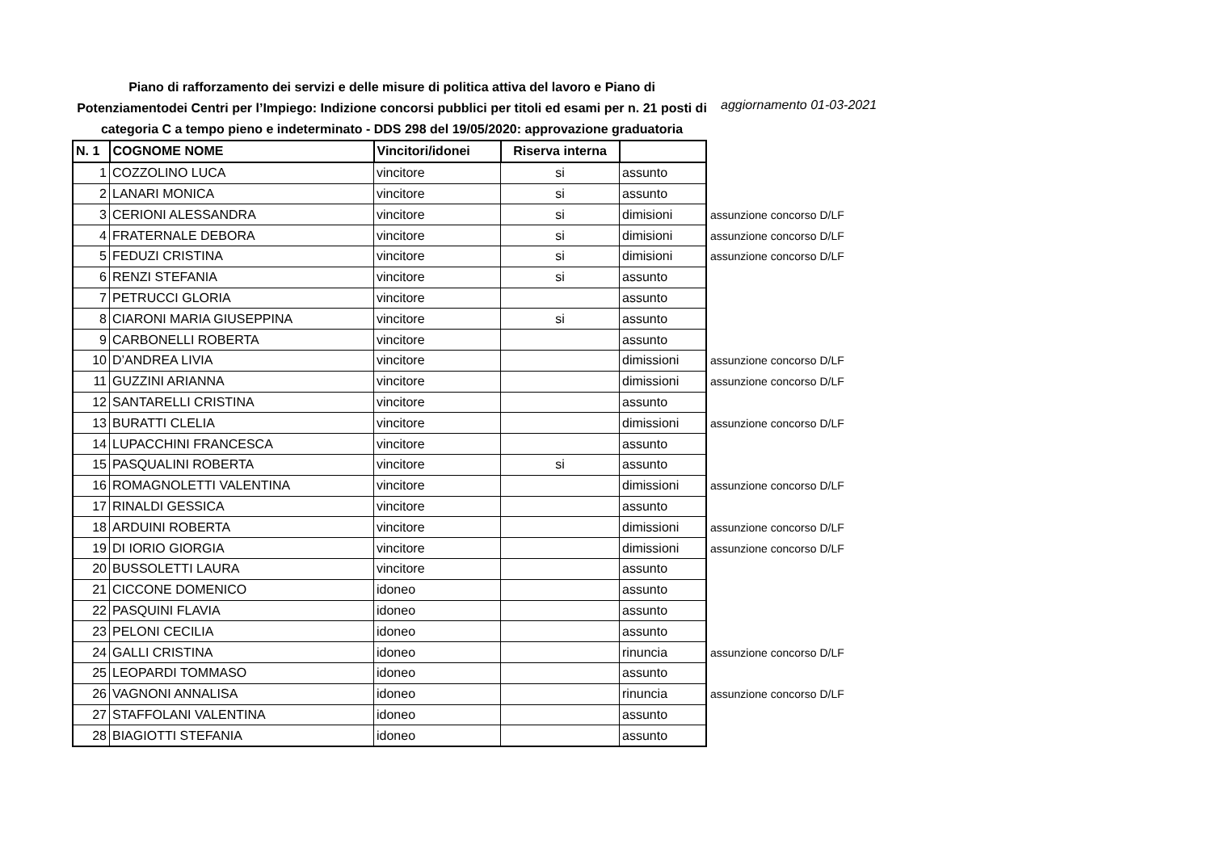Piano di rafforzamento dei servizi e delle misure di politica attiva del lavoro e Piano di Potenziamentodei Centri per l’Impiego: Indizione concorsi pubblici per titoli ed esami per n. 21 posti di categoria C a tempo pieno e indeterminato - DDS 298 del 19/05/2020: approvazione graduatoria
aggiornamento 01-03-2021
| N. 1 | COGNOME NOME | Vincitori/idonei | Riserva interna | | |
| 1 | COZZOLINO LUCA | vincitore | si | assunto | |
| 2 | LANARI MONICA | vincitore | si | assunto | |
| 3 | CERIONI ALESSANDRA | vincitore | si | dimisioni | assunzione concorso D/LF |
| 4 | FRATERNALE DEBORA | vincitore | si | dimisioni | assunzione concorso D/LF |
| 5 | FEDUZI CRISTINA | vincitore | si | dimisioni | assunzione concorso D/LF |
| 6 | RENZI STEFANIA | vincitore | si | assunto | |
| 7 | PETRUCCI GLORIA | vincitore | | assunto | |
| 8 | CIARONI MARIA GIUSEPPINA | vincitore | si | assunto | |
| 9 | CARBONELLI ROBERTA | vincitore | | assunto | |
| 10 | D’ANDREA LIVIA | vincitore | | dimissioni | assunzione concorso D/LF |
| 11 | GUZZINI ARIANNA | vincitore | | dimissioni | assunzione concorso D/LF |
| 12 | SANTARELLI CRISTINA | vincitore | | assunto | |
| 13 | BURATTI CLELIA | vincitore | | dimissioni | assunzione concorso D/LF |
| 14 | LUPACCHINI FRANCESCA | vincitore | | assunto | |
| 15 | PASQUALINI ROBERTA | vincitore | si | assunto | |
| 16 | ROMAGNOLETTI VALENTINA | vincitore | | dimissioni | assunzione concorso D/LF |
| 17 | RINALDI GESSICA | vincitore | | assunto | |
| 18 | ARDUINI ROBERTA | vincitore | | dimissioni | assunzione concorso D/LF |
| 19 | DI IORIO GIORGIA | vincitore | | dimissioni | assunzione concorso D/LF |
| 20 | BUSSOLETTI LAURA | vincitore | | assunto | |
| 21 | CICCONE DOMENICO | idoneo | | assunto | |
| 22 | PASQUINI FLAVIA | idoneo | | assunto | |
| 23 | PELONI CECILIA | idoneo | | assunto | |
| 24 | GALLI CRISTINA | idoneo | | rinuncia | assunzione concorso D/LF |
| 25 | LEOPARDI TOMMASO | idoneo | | assunto | |
| 26 | VAGNONI ANNALISA | idoneo | | rinuncia | assunzione concorso D/LF |
| 27 | STAFFOLANI VALENTINA | idoneo | | assunto | |
| 28 | BIAGIOTTI STEFANIA | idoneo | | assunto | |